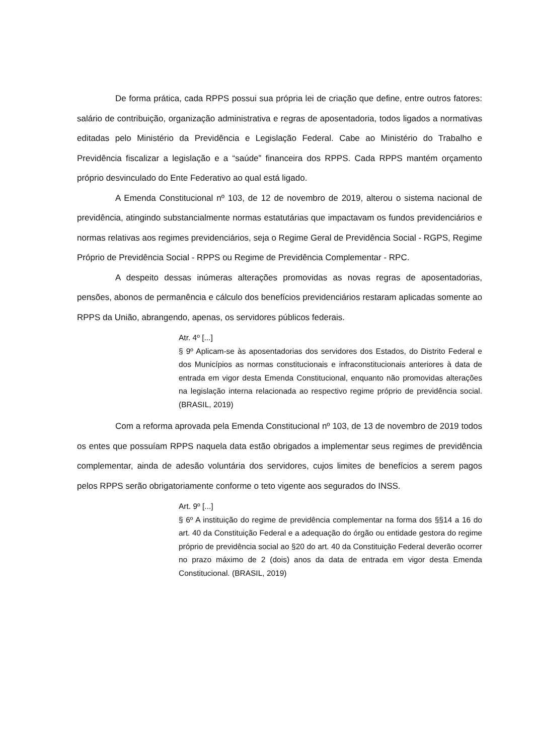De forma prática, cada RPPS possui sua própria lei de criação que define, entre outros fatores: salário de contribuição, organização administrativa e regras de aposentadoria, todos ligados a normativas editadas pelo Ministério da Previdência e Legislação Federal. Cabe ao Ministério do Trabalho e Previdência fiscalizar a legislação e a “saúde” financeira dos RPPS. Cada RPPS mantém orçamento próprio desvinculado do Ente Federativo ao qual está ligado.
A Emenda Constitucional nº 103, de 12 de novembro de 2019, alterou o sistema nacional de previdência, atingindo substancialmente normas estatutárias que impactavam os fundos previdenciários e normas relativas aos regimes previdenciários, seja o Regime Geral de Previdência Social - RGPS, Regime Próprio de Previdência Social - RPPS ou Regime de Previdência Complementar - RPC.
A despeito dessas inúmeras alterações promovidas as novas regras de aposentadorias, pensões, abonos de permanência e cálculo dos benefícios previdenciários restaram aplicadas somente ao RPPS da União, abrangendo, apenas, os servidores públicos federais.
Atr. 4º [...]
§ 9º Aplicam-se às aposentadorias dos servidores dos Estados, do Distrito Federal e dos Municípios as normas constitucionais e infraconstitucionais anteriores à data de entrada em vigor desta Emenda Constitucional, enquanto não promovidas alterações na legislação interna relacionada ao respectivo regime próprio de previdência social. (BRASIL, 2019)
Com a reforma aprovada pela Emenda Constitucional nº 103, de 13 de novembro de 2019 todos os entes que possuíam RPPS naquela data estão obrigados a implementar seus regimes de previdência complementar, ainda de adesão voluntária dos servidores, cujos limites de benefícios a serem pagos pelos RPPS serão obrigatoriamente conforme o teto vigente aos segurados do INSS.
Art. 9º [...]
§ 6º A instituição do regime de previdência complementar na forma dos §§14 a 16 do art. 40 da Constituição Federal e a adequação do órgão ou entidade gestora do regime próprio de previdência social ao §20 do art. 40 da Constituição Federal deverão ocorrer no prazo máximo de 2 (dois) anos da data de entrada em vigor desta Emenda Constitucional. (BRASIL, 2019)